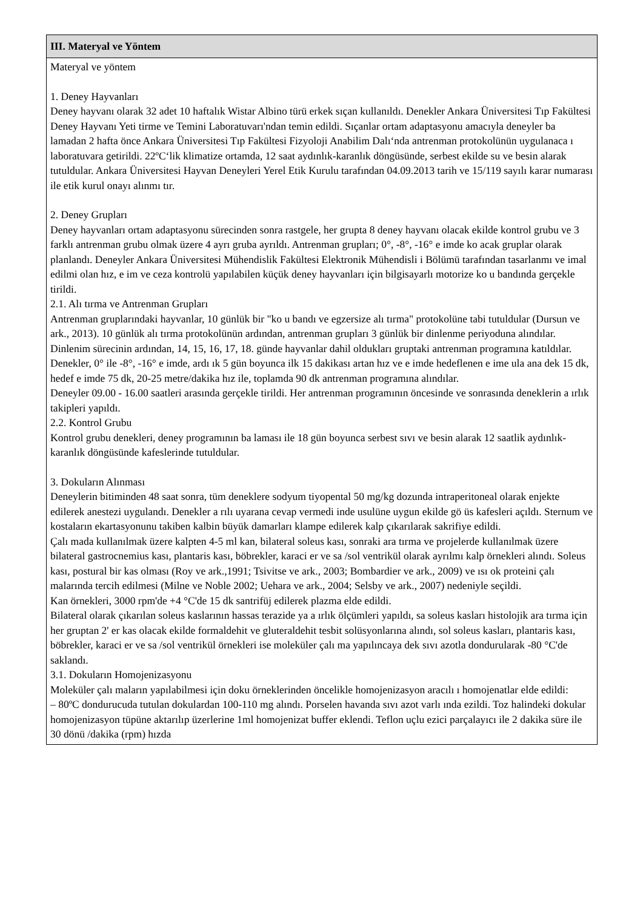| III. Materyal ve Yöntem |
| --- |
| Materyal ve yöntem 1. Deney Hayvanları Deney hayvanı olarak 32 adet 10 haftalık Wistar Albino türü erkek sıçan kullanıldı. Denekler Ankara Üniversitesi Tıp Fakültesi Deney Hayvanı Yeti tirme ve Temini Laboratuvarı'ndan temin edildi. Sıçanlar ortam adaptasyonu amacıyla deneyler ba lamadan 2 hafta önce Ankara Üniversitesi Tıp Fakültesi Fizyoloji Anabilim Dalı‘nda antrenman protokolünün uygulanaca ı laboratuvara getirildi. 22ºC‘lik klimatize ortamda, 12 saat aydınlık-karanlık döngüsünde, serbest ekilde su ve besin alarak tutuldular. Ankara Üniversitesi Hayvan Deneyleri Yerel Etik Kurulu tarafından 04.09.2013 tarih ve 15/119 sayılı karar numarası ile etik kurul onayı alınmı tır. 2. Deney Grupları Deney hayvanları ortam adaptasyonu sürecinden sonra rastgele, her grupta 8 deney hayvanı olacak ekilde kontrol grubu ve 3 farklı antrenman grubu olmak üzere 4 ayrı gruba ayrıldı. Antrenman grupları; 0°, -8°, -16° e imde ko acak gruplar olarak planlandı. Deneyler Ankara Üniversitesi Mühendislik Fakültesi Elektronik Mühendisli i Bölümü tarafından tasarlanmı ve imal edilmi olan hız, e im ve ceza kontrolü yapılabilen küçük deney hayvanları için bilgisayarlı motorize ko u bandında gerçekle tirildi. 2.1. Alı tırma ve Antrenman Grupları Antrenman gruplarındaki hayvanlar, 10 günlük bir "ko u bandı ve egzersize alı tırma" protokolüne tabi tutuldular (Dursun ve ark., 2013). 10 günlük alı tırma protokolünün ardından, antrenman grupları 3 günlük bir dinlenme periyoduna alındılar. Dinlenim sürecinin ardından, 14, 15, 16, 17, 18. günde hayvanlar dahil oldukları gruptaki antrenman programına katıldılar. Denekler, 0° ile -8°, -16° e imde, ardı ık 5 gün boyunca ilk 15 dakikası artan hız ve e imde hedeflenen e ime ula ana dek 15 dk, hedef e imde 75 dk, 20-25 metre/dakika hız ile, toplamda 90 dk antrenman programına alındılar. Deneyler 09.00 - 16.00 saatleri arasında gerçekle tirildi. Her antrenman programının öncesinde ve sonrasında deneklerin a ırlık takipleri yapıldı. 2.2. Kontrol Grubu Kontrol grubu denekleri, deney programının ba laması ile 18 gün boyunca serbest sıvı ve besin alarak 12 saatlik aydınlık-karanlık döngüsünde kafeslerinde tutuldular. 3. Dokuların Alınması Deneylerin bitiminden 48 saat sonra, tüm deneklere sodyum tiyopental 50 mg/kg dozunda intraperitoneal olarak enjekte edilerek anestezi uygulandı. Denekler a rılı uyarana cevap vermedi inde usulüne uygun ekilde gö üs kafesleri açıldı. Sternum ve kostaların ekartasyonunu takiben kalbin büyük damarları klampe edilerek kalp çıkarılarak sakrifiye edildi. Çalı mada kullanılmak üzere kalpten 4-5 ml kan, bilateral soleus kası, sonraki ara tırma ve projelerde kullanılmak üzere bilateral gastrocnemius kası, plantaris kası, böbrekler, karaci er ve sa /sol ventrikül olarak ayrılmı kalp örnekleri alındı. Soleus kası, postural bir kas olması (Roy ve ark.,1991; Tsivitse ve ark., 2003; Bombardier ve ark., 2009) ve ısı ok proteini çalı malarında tercih edilmesi (Milne ve Noble 2002; Uehara ve ark., 2004; Selsby ve ark., 2007) nedeniyle seçildi. Kan örnekleri, 3000 rpm'de +4 °C'de 15 dk santrifüj edilerek plazma elde edildi. Bilateral olarak çıkarılan soleus kaslarının hassas terazide ya a ırlık ölçümleri yapıldı, sa soleus kasları histolojik ara tırma için her gruptan 2' er kas olacak ekilde formaldehit ve gluteraldehit tesbit solüsyonlarına alındı, sol soleus kasları, plantaris kası, böbrekler, karaci er ve sa /sol ventrikül örnekleri ise moleküler çalı ma yapılıncaya dek sıvı azotla dondurularak -80 °C'de saklandı. 3.1. Dokuların Homojenizasyonu Moleküler çalı maların yapılabilmesi için doku örneklerinden öncelikle homojenizasyon aracılı ı homojenatlar elde edildi: – 80ºC dondurucuda tutulan dokulardan 100-110 mg alındı. Porselen havanda sıvı azot varlı ında ezildi. Toz halindeki dokular homojenizasyon tüpüne aktarılıp üzerlerine 1ml homojenizat buffer eklendi. Teflon uçlu ezici parçalayıcı ile 2 dakika süre ile 30 dönü /dakika (rpm) hızda |